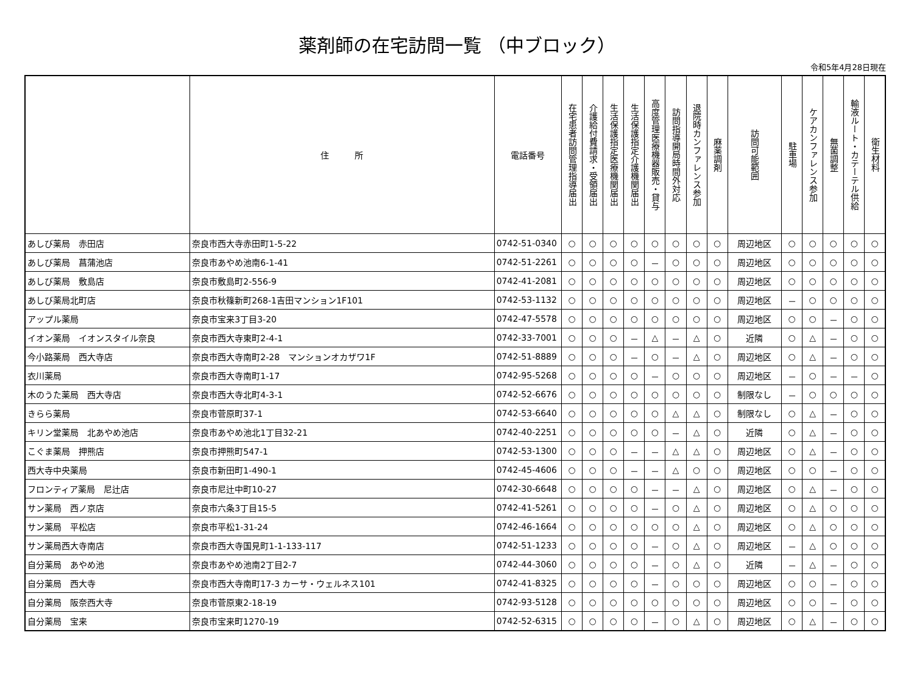薬剤師の在宅訪問一覧 （中ブロック）
令和5年4月28日現在
| | 住 所 | 電話番号 | 在宅患者訪問管理指導届出 | 介護給付費請求・受領届出 | 生活保護指定医療機関届出 | 生活保護指定介護機関届出 | 高度管理医療機器販売・貸与 | 訪問指導開局時間外対応 | 退院時カンファレンス参加 | 麻薬調剤 | 訪問可能範囲 | 駐車場 | ケアカンファレンス参加 | 無菌調整 | 輸液ルート・カテーテル供給 | 衛生材料 |
| --- | --- | --- | --- | --- | --- | --- | --- | --- | --- | --- | --- | --- | --- | --- | --- | --- |
| あしび薬局 赤田店 | 奈良市西大寺赤田町1-5-22 | 0742-51-0340 | ○ | ○ | ○ | ○ | ○ | ○ | ○ | ○ | 周辺地区 | ○ | ○ | ○ | ○ | ○ |
| あしび薬局 菖蒲池店 | 奈良市あやめ池南6-1-41 | 0742-51-2261 | ○ | ○ | ○ | ○ | － | ○ | ○ | ○ | 周辺地区 | ○ | ○ | ○ | ○ | ○ |
| あしび薬局 敷島店 | 奈良市敷島町2-556-9 | 0742-41-2081 | ○ | ○ | ○ | ○ | ○ | ○ | ○ | ○ | 周辺地区 | ○ | ○ | ○ | ○ | ○ |
| あしび薬局北町店 | 奈良市秋篠新町268-1吉田マンション1F101 | 0742-53-1132 | ○ | ○ | ○ | ○ | ○ | ○ | ○ | ○ | 周辺地区 | － | ○ | ○ | ○ | ○ |
| アップル薬局 | 奈良市宝来3丁目3-20 | 0742-47-5578 | ○ | ○ | ○ | ○ | ○ | ○ | ○ | ○ | 周辺地区 | ○ | ○ | － | ○ | ○ |
| イオン薬局 イオンスタイル奈良 | 奈良市西大寺東町2-4-1 | 0742-33-7001 | ○ | ○ | ○ | － | △ | － | △ | ○ | 近隣 | ○ | △ | － | ○ | ○ |
| 今小路薬局 西大寺店 | 奈良市西大寺南町2-28 マンションオカザワ1F | 0742-51-8889 | ○ | ○ | ○ | － | ○ | － | △ | ○ | 周辺地区 | ○ | △ | － | ○ | ○ |
| 衣川薬局 | 奈良市西大寺南町1-17 | 0742-95-5268 | ○ | ○ | ○ | ○ | － | ○ | ○ | ○ | 周辺地区 | － | ○ | － | － | ○ |
| 木のうた薬局 西大寺店 | 奈良市西大寺北町4-3-1 | 0742-52-6676 | ○ | ○ | ○ | ○ | ○ | ○ | ○ | ○ | 制限なし | － | ○ | ○ | ○ | ○ |
| きらら薬局 | 奈良市菅原町37-1 | 0742-53-6640 | ○ | ○ | ○ | ○ | ○ | △ | △ | ○ | 制限なし | ○ | △ | － | ○ | ○ |
| キリン堂薬局 北あやめ池店 | 奈良市あやめ池北1丁目32-21 | 0742-40-2251 | ○ | ○ | ○ | ○ | ○ | － | △ | ○ | 近隣 | ○ | △ | － | ○ | ○ |
| こぐま薬局 押熊店 | 奈良市押熊町547-1 | 0742-53-1300 | ○ | ○ | ○ | － | － | △ | △ | ○ | 周辺地区 | ○ | △ | － | ○ | ○ |
| 西大寺中央薬局 | 奈良市新田町1-490-1 | 0742-45-4606 | ○ | ○ | ○ | － | － | △ | ○ | ○ | 周辺地区 | ○ | ○ | － | ○ | ○ |
| フロンティア薬局 尼辻店 | 奈良市尼辻中町10-27 | 0742-30-6648 | ○ | ○ | ○ | ○ | － | － | △ | ○ | 周辺地区 | ○ | △ | － | ○ | ○ |
| サン薬局 西ノ京店 | 奈良市六条3丁目15-5 | 0742-41-5261 | ○ | ○ | ○ | ○ | － | ○ | △ | ○ | 周辺地区 | ○ | △ | ○ | ○ | ○ |
| サン薬局 平松店 | 奈良市平松1-31-24 | 0742-46-1664 | ○ | ○ | ○ | ○ | ○ | ○ | △ | ○ | 周辺地区 | ○ | △ | ○ | ○ | ○ |
| サン薬局西大寺南店 | 奈良市西大寺国見町1-1-133-117 | 0742-51-1233 | ○ | ○ | ○ | ○ | － | ○ | △ | ○ | 周辺地区 | － | △ | ○ | ○ | ○ |
| 自分薬局 あやめ池 | 奈良市あやめ池南2丁目2-7 | 0742-44-3060 | ○ | ○ | ○ | ○ | － | ○ | △ | ○ | 近隣 | － | △ | － | ○ | ○ |
| 自分薬局 西大寺 | 奈良市西大寺南町17-3 カーサ・ウェルネス101 | 0742-41-8325 | ○ | ○ | ○ | ○ | － | ○ | ○ | ○ | 周辺地区 | ○ | ○ | － | ○ | ○ |
| 自分薬局 阪奈西大寺 | 奈良市菅原東2-18-19 | 0742-93-5128 | ○ | ○ | ○ | ○ | ○ | ○ | ○ | ○ | 周辺地区 | ○ | ○ | － | ○ | ○ |
| 自分薬局 宝来 | 奈良市宝来町1270-19 | 0742-52-6315 | ○ | ○ | ○ | ○ | － | ○ | △ | ○ | 周辺地区 | ○ | △ | － | ○ | ○ |